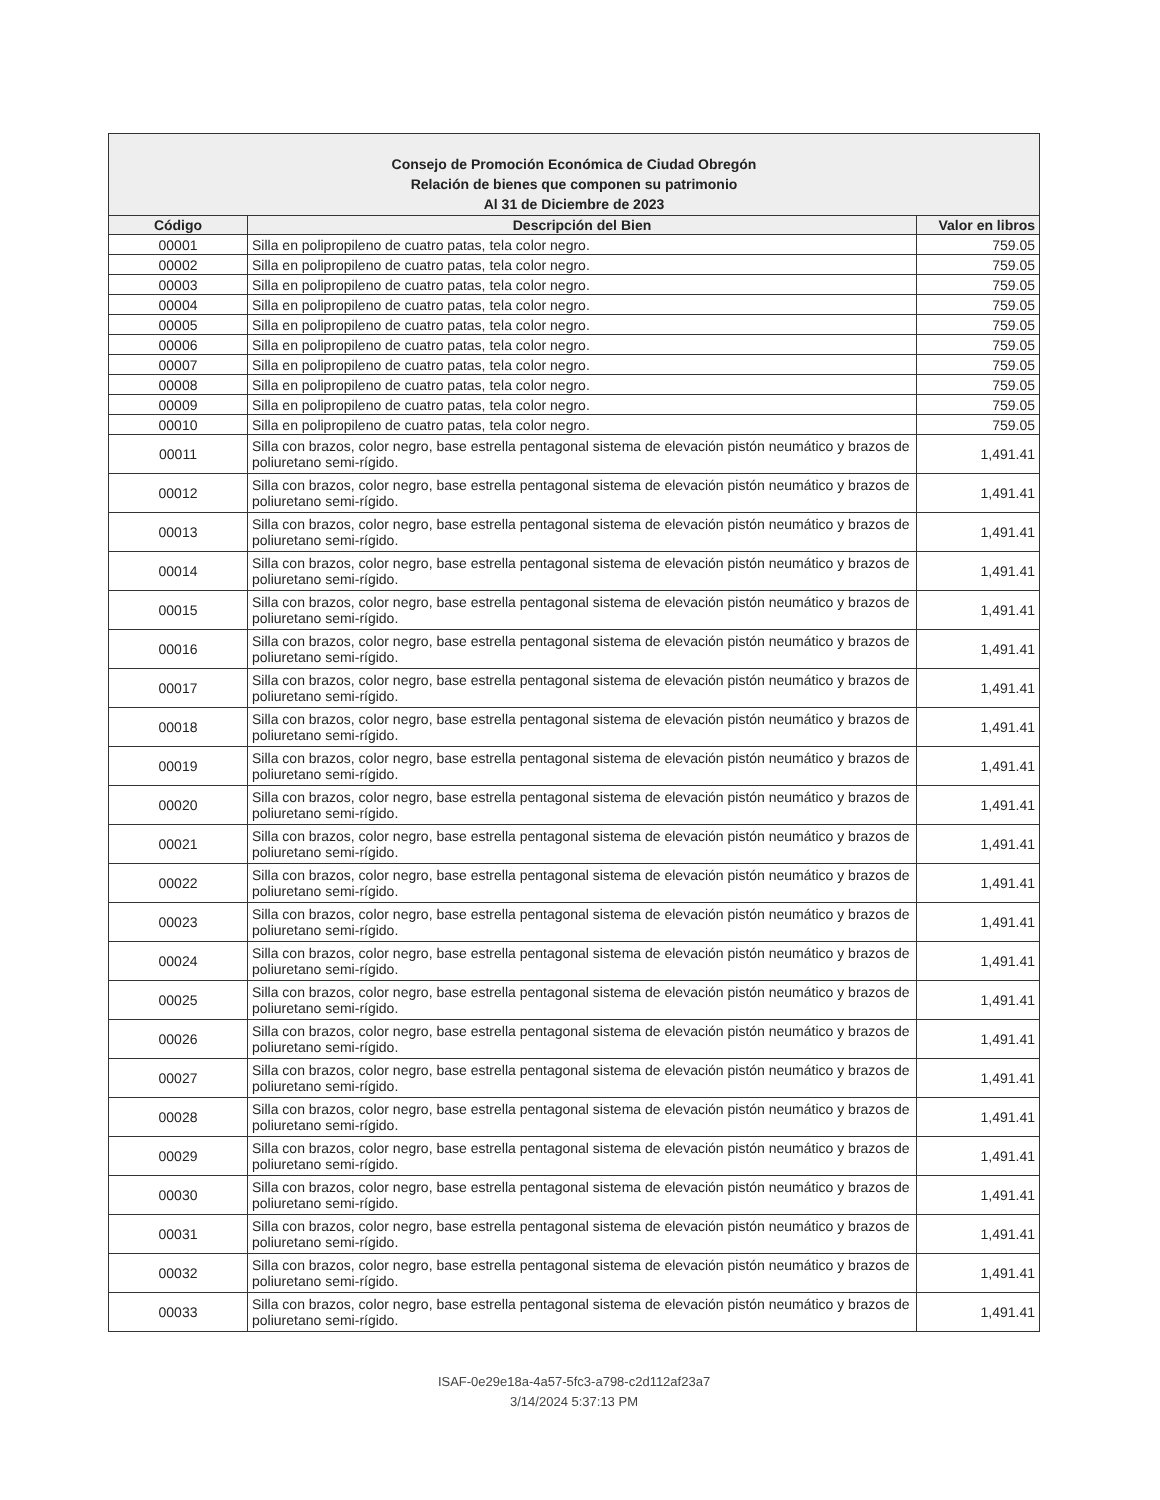| Consejo de Promoción Económica de Ciudad Obregón Relación de bienes que componen su patrimonio Al 31 de Diciembre de 2023 | | |
| Código | Descripción del Bien | Valor en libros |
| 00001 | Silla en polipropileno de cuatro patas, tela color negro. | 759.05 |
| 00002 | Silla en polipropileno de cuatro patas, tela color negro. | 759.05 |
| 00003 | Silla en polipropileno de cuatro patas, tela color negro. | 759.05 |
| 00004 | Silla en polipropileno de cuatro patas, tela color negro. | 759.05 |
| 00005 | Silla en polipropileno de cuatro patas, tela color negro. | 759.05 |
| 00006 | Silla en polipropileno de cuatro patas, tela color negro. | 759.05 |
| 00007 | Silla en polipropileno de cuatro patas, tela color negro. | 759.05 |
| 00008 | Silla en polipropileno de cuatro patas, tela color negro. | 759.05 |
| 00009 | Silla en polipropileno de cuatro patas, tela color negro. | 759.05 |
| 00010 | Silla en polipropileno de cuatro patas, tela color negro. | 759.05 |
| 00011 | Silla con brazos, color negro, base estrella pentagonal sistema de elevación pistón neumático y brazos de poliuretano semi-rígido. | 1,491.41 |
| 00012 | Silla con brazos, color negro, base estrella pentagonal sistema de elevación pistón neumático y brazos de poliuretano semi-rígido. | 1,491.41 |
| 00013 | Silla con brazos, color negro, base estrella pentagonal sistema de elevación pistón neumático y brazos de poliuretano semi-rígido. | 1,491.41 |
| 00014 | Silla con brazos, color negro, base estrella pentagonal sistema de elevación pistón neumático y brazos de poliuretano semi-rígido. | 1,491.41 |
| 00015 | Silla con brazos, color negro, base estrella pentagonal sistema de elevación pistón neumático y brazos de poliuretano semi-rígido. | 1,491.41 |
| 00016 | Silla con brazos, color negro, base estrella pentagonal sistema de elevación pistón neumático y brazos de poliuretano semi-rígido. | 1,491.41 |
| 00017 | Silla con brazos, color negro, base estrella pentagonal sistema de elevación pistón neumático y brazos de poliuretano semi-rígido. | 1,491.41 |
| 00018 | Silla con brazos, color negro, base estrella pentagonal sistema de elevación pistón neumático y brazos de poliuretano semi-rígido. | 1,491.41 |
| 00019 | Silla con brazos, color negro, base estrella pentagonal sistema de elevación pistón neumático y brazos de poliuretano semi-rígido. | 1,491.41 |
| 00020 | Silla con brazos, color negro, base estrella pentagonal sistema de elevación pistón neumático y brazos de poliuretano semi-rígido. | 1,491.41 |
| 00021 | Silla con brazos, color negro, base estrella pentagonal sistema de elevación pistón neumático y brazos de poliuretano semi-rígido. | 1,491.41 |
| 00022 | Silla con brazos, color negro, base estrella pentagonal sistema de elevación pistón neumático y brazos de poliuretano semi-rígido. | 1,491.41 |
| 00023 | Silla con brazos, color negro, base estrella pentagonal sistema de elevación pistón neumático y brazos de poliuretano semi-rígido. | 1,491.41 |
| 00024 | Silla con brazos, color negro, base estrella pentagonal sistema de elevación pistón neumático y brazos de poliuretano semi-rígido. | 1,491.41 |
| 00025 | Silla con brazos, color negro, base estrella pentagonal sistema de elevación pistón neumático y brazos de poliuretano semi-rígido. | 1,491.41 |
| 00026 | Silla con brazos, color negro, base estrella pentagonal sistema de elevación pistón neumático y brazos de poliuretano semi-rígido. | 1,491.41 |
| 00027 | Silla con brazos, color negro, base estrella pentagonal sistema de elevación pistón neumático y brazos de poliuretano semi-rígido. | 1,491.41 |
| 00028 | Silla con brazos, color negro, base estrella pentagonal sistema de elevación pistón neumático y brazos de poliuretano semi-rígido. | 1,491.41 |
| 00029 | Silla con brazos, color negro, base estrella pentagonal sistema de elevación pistón neumático y brazos de poliuretano semi-rígido. | 1,491.41 |
| 00030 | Silla con brazos, color negro, base estrella pentagonal sistema de elevación pistón neumático y brazos de poliuretano semi-rígido. | 1,491.41 |
| 00031 | Silla con brazos, color negro, base estrella pentagonal sistema de elevación pistón neumático y brazos de poliuretano semi-rígido. | 1,491.41 |
| 00032 | Silla con brazos, color negro, base estrella pentagonal sistema de elevación pistón neumático y brazos de poliuretano semi-rígido. | 1,491.41 |
| 00033 | Silla con brazos, color negro, base estrella pentagonal sistema de elevación pistón neumático y brazos de poliuretano semi-rígido. | 1,491.41 |
ISAF-0e29e18a-4a57-5fc3-a798-c2d112af23a7
3/14/2024 5:37:13 PM